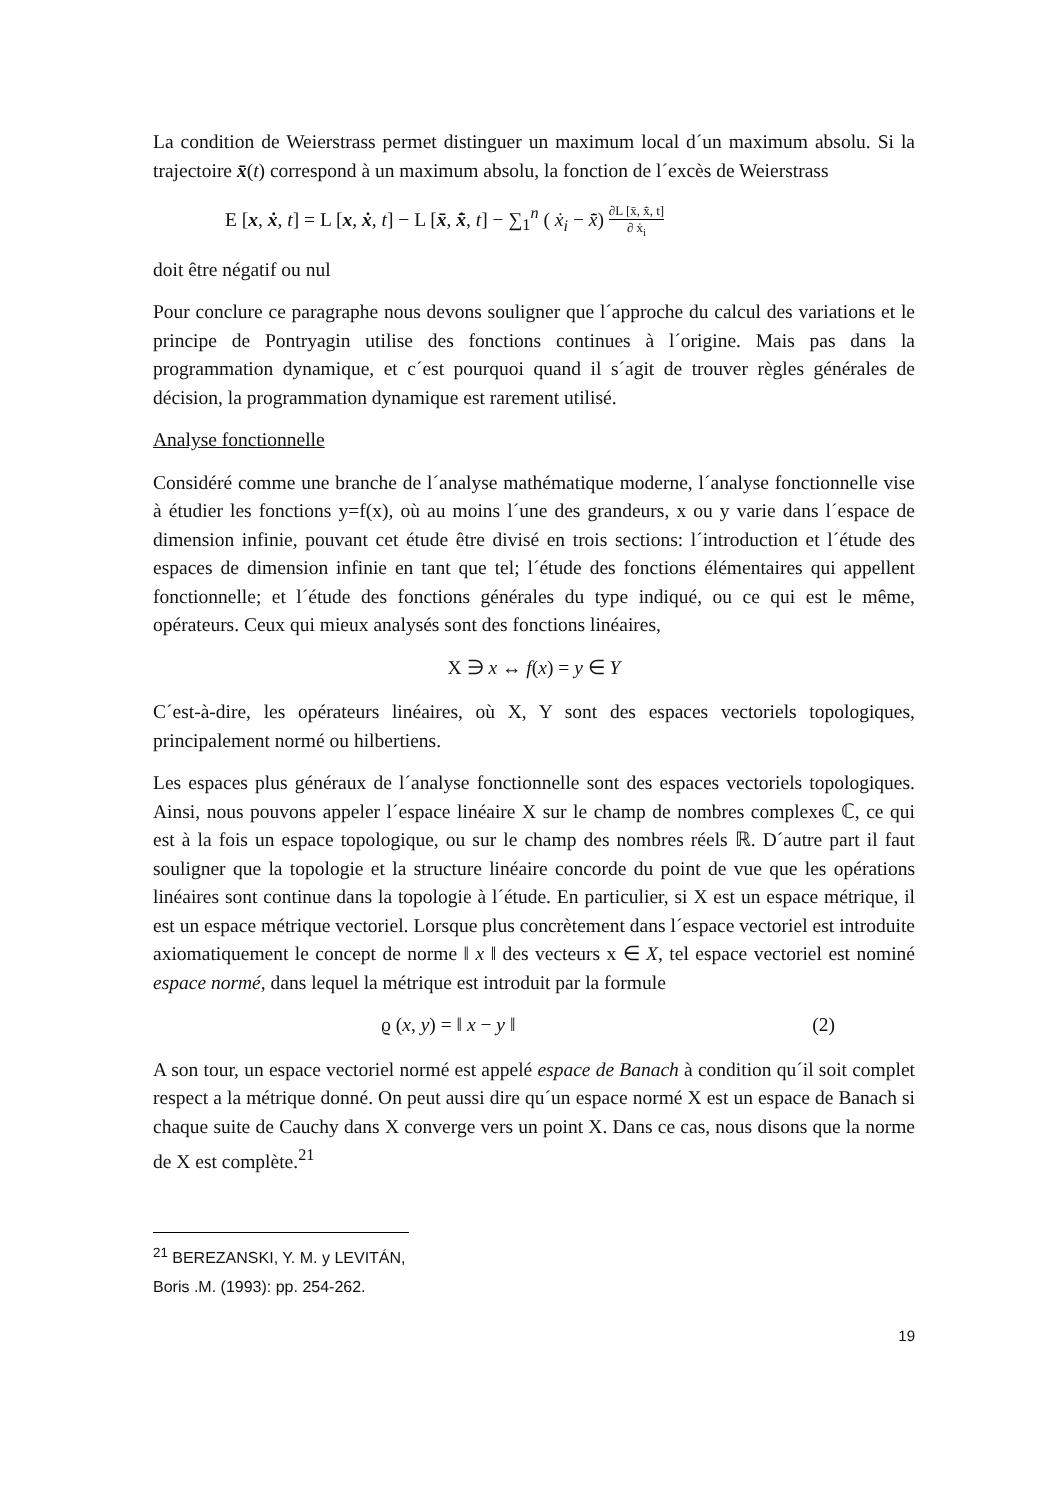La condition de Weierstrass permet distinguer un maximum local d´un maximum absolu. Si la trajectoire x̄(t) correspond à un maximum absolu, la fonction de l´excès de Weierstrass
E [x, ẋ, t] = L [x, ẋ, t] − L [x̄, x̄̇, t] − ∑<sub>1</sub><sup>n</sup> ( ẋ<sub>i</sub> − x̄̇) ∂L [x̄, x̄̇, t] ∂ ẋ<sub>i</sub>
doit être négatif ou nul
Pour conclure ce paragraphe nous devons souligner que l´approche du calcul des variations et le principe de Pontryagin utilise des fonctions continues à l´origine. Mais pas dans la programmation dynamique, et c´est pourquoi quand il s´agit de trouver règles générales de décision, la programmation dynamique est rarement utilisé.
Analyse fonctionnelle
Considéré comme une branche de l´analyse mathématique moderne, l´analyse fonctionnelle vise à étudier les fonctions y=f(x), où au moins l´une des grandeurs, x ou y varie dans l´espace de dimension infinie, pouvant cet étude être divisé en trois sections: l´introduction et l´étude des espaces de dimension infinie en tant que tel; l´étude des fonctions élémentaires qui appellent fonctionnelle; et l´étude des fonctions générales du type indiqué, ou ce qui est le même, opérateurs. Ceux qui mieux analysés sont des fonctions linéaires,
X ∋ x ↔ f(x) = y ∈ Y
C´est-à-dire, les opérateurs linéaires, où X, Y sont des espaces vectoriels topologiques, principalement normé ou hilbertiens.
Les espaces plus généraux de l´analyse fonctionnelle sont des espaces vectoriels topologiques. Ainsi, nous pouvons appeler l´espace linéaire X sur le champ de nombres complexes ℂ, ce qui est à la fois un espace topologique, ou sur le champ des nombres réels ℝ. D´autre part il faut souligner que la topologie et la structure linéaire concorde du point de vue que les opérations linéaires sont continue dans la topologie à l´étude. En particulier, si X est un espace métrique, il est un espace métrique vectoriel. Lorsque plus concrètement dans l´espace vectoriel est introduite axiomatiquement le concept de norme ‖ x ‖ des vecteurs x ∈ X, tel espace vectoriel est nominé espace normé, dans lequel la métrique est introduit par la formule
ϱ (x, y) = ‖ x − y ‖ (2)
A son tour, un espace vectoriel normé est appelé espace de Banach à condition qu´il soit complet respect a la métrique donné. On peut aussi dire qu´un espace normé X est un espace de Banach si chaque suite de Cauchy dans X converge vers un point X. Dans ce cas, nous disons que la norme de X est complète.<sup>21</sup>
<sup>21</sup> BEREZANSKI, Y. M. y LEVITÁN, Boris .M. (1993): pp. 254-262.
19